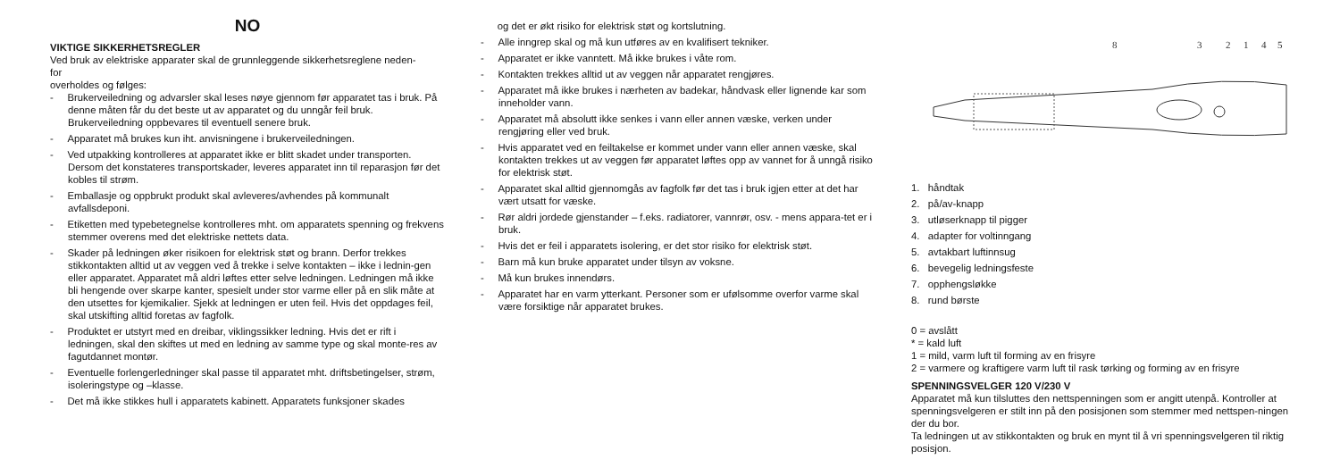NO
VIKTIGE SIKKERHETSREGLER
Ved bruk av elektriske apparater skal de grunnleggende sikkerhetsreglene neden-
for
overholdes og følges:
- Brukerveiledning og advarsler skal leses nøye gjennom før apparatet tas i bruk. På denne måten får du det beste ut av apparatet og du unngår feil bruk. Brukerveiledning oppbevares til eventuell senere bruk.
- Apparatet må brukes kun iht. anvisningene i brukerveiledningen.
- Ved utpakking kontrolleres at apparatet ikke er blitt skadet under transporten. Dersom det konstateres transportskader, leveres apparatet inn til reparasjon før det kobles til strøm.
- Emballasje og oppbrukt produkt skal avleveres/avhendes på kommunalt avfallsdeponi.
- Etiketten med typebetegnelse kontrolleres mht. om apparatets spenning og frekvens stemmer overens med det elektriske nettets data.
- Skader på ledningen øker risikoen for elektrisk støt og brann. Derfor trekkes stikkontakten alltid ut av veggen ved å trekke i selve kontakten – ikke i lednin-gen eller apparatet. Apparatet må aldri løftes etter selve ledningen. Ledningen må ikke bli hengende over skarpe kanter, spesielt under stor varme eller på en slik måte at den utsettes for kjemikalier. Sjekk at ledningen er uten feil. Hvis det oppdages feil, skal utskifting alltid foretas av fagfolk.
- Produktet er utstyrt med en dreibar, viklingssikker ledning. Hvis det er rift i ledningen, skal den skiftes ut med en ledning av samme type og skal monte-res av fagutdannet montør.
- Eventuelle forlengerledninger skal passe til apparatet mht. driftsbetingelser, strøm, isoleringstype og –klasse.
- Det må ikke stikkes hull i apparatets kabinett. Apparatets funksjoner skades
og det er økt risiko for elektrisk støt og kortslutning.
- Alle inngrep skal og må kun utføres av en kvalifisert tekniker.
- Apparatet er ikke vanntett. Må ikke brukes i våte rom.
- Kontakten trekkes alltid ut av veggen når apparatet rengjøres.
- Apparatet må ikke brukes i nærheten av badekar, håndvask eller lignende kar som inneholder vann.
- Apparatet må absolutt ikke senkes i vann eller annen væske, verken under rengjøring eller ved bruk.
- Hvis apparatet ved en feiltakelse er kommet under vann eller annen væske, skal kontakten trekkes ut av veggen før apparatet løftes opp av vannet for å unngå risiko for elektrisk støt.
- Apparatet skal alltid gjennomgås av fagfolk før det tas i bruk igjen etter at det har vært utsatt for væske.
- Rør aldri jordede gjenstander – f.eks. radiatorer, vannrør, osv. - mens appara-tet er i bruk.
- Hvis det er feil i apparatets isolering, er det stor risiko for elektrisk støt.
- Barn må kun bruke apparatet under tilsyn av voksne.
- Må kun brukes innendørs.
- Apparatet har en varm ytterkant. Personer som er ufølsomme overfor varme skal være forsiktige når apparatet brukes.
8
3
2
1
4
5
1. håndtak
2. på/av-knapp
3. utløserknapp til pigger
4. adapter for voltinngang
5. avtakbart luftinnsug
6. bevegelig ledningsfeste
7. opphengsløkke
8. rund børste
0 = avslått
* = kald luft
1 = mild, varm luft til forming av en frisyre
2 = varmere og kraftigere varm luft til rask tørking og forming av en frisyre
SPENNINGSVELGER 120 V/230 V
Apparatet må kun tilsluttes den nettspenningen som er angitt utenpå. Kontroller at spenningsvelgeren er stilt inn på den posisjonen som stemmer med nettspen-ningen der du bor.
Ta ledningen ut av stikkontakten og bruk en mynt til å vri spenningsvelgeren til riktig posisjon.